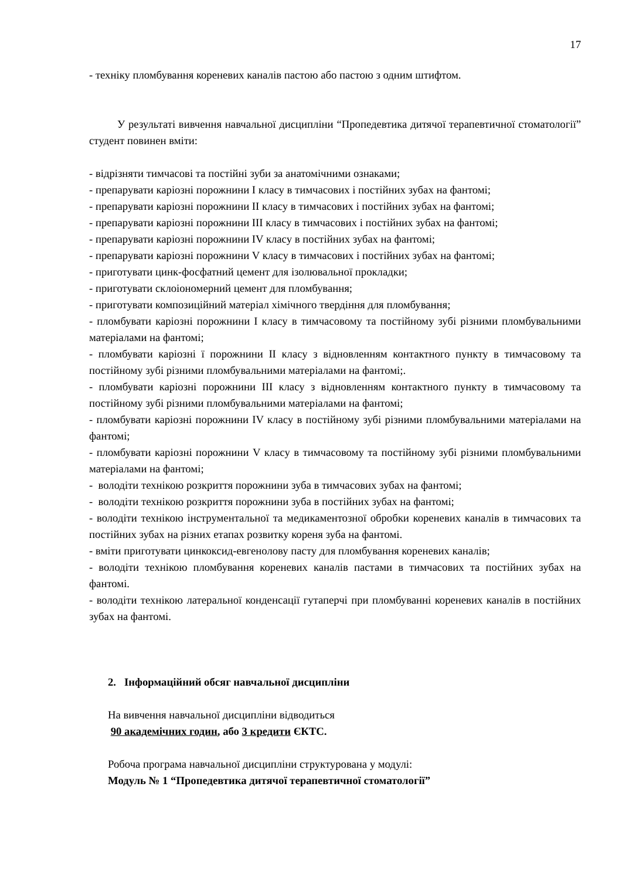17
- техніку пломбування кореневих каналів пастою або пастою з одним штифтом.
У результаті вивчення навчальної дисципліни “Пропедевтика дитячої терапевтичної стоматології” студент повинен вміти:
- відрізняти тимчасові та постійні зуби за анатомічними ознаками;
- препарувати каріозні порожнини I класу в тимчасових і постійних зубах на фантомі;
- препарувати каріозні порожнини II класу в тимчасових і постійних зубах на фантомі;
- препарувати каріозні порожнини III класу в тимчасових і постійних зубах на фантомі;
- препарувати каріозні порожнини IV класу в постійних зубах на фантомі;
- препарувати каріозні порожнини V класу в тимчасових і постійних зубах на фантомі;
- приготувати цинк-фосфатний цемент для ізолювальної прокладки;
- приготувати склоіономерний цемент для пломбування;
- приготувати композиційний матеріал хімічного твердіння для пломбування;
- пломбувати каріозні порожнини I класу в тимчасовому та постійному зубі різними пломбувальними матеріалами на фантомі;
- пломбувати каріозні ї порожнини II класу з відновленням контактного пункту в тимчасовому та постійному зубі різними пломбувальними матеріалами на фантомі;.
- пломбувати каріозні порожнини III класу з відновленням контактного пункту в тимчасовому та постійному зубі різними пломбувальними матеріалами на фантомі;
- пломбувати каріозні порожнини IV класу в постійному зубі різними пломбувальними матеріалами на фантомі;
- пломбувати каріозні порожнини V класу в тимчасовому та постійному зубі різними пломбувальними матеріалами на фантомі;
- володіти технікою розкриття порожнини зуба в тимчасових зубах на фантомі;
- володіти технікою розкриття порожнини зуба в постійних зубах на фантомі;
- володіти технікою інструментальної та медикаментозної обробки кореневих каналів в тимчасових та постійних зубах на різних етапах розвитку кореня зуба на фантомі.
- вміти приготувати цинкоксид-евгенолову пасту для пломбування кореневих каналів;
- володіти технікою пломбування кореневих каналів пастами в тимчасових та постійних зубах на фантомі.
- володіти технікою латеральної конденсації гутаперчі при пломбуванні кореневих каналів в постійних зубах на фантомі.
2. Інформаційний обсяг навчальної дисципліни
На вивчення навчальної дисципліни відводиться
90 академічних годин, або 3 кредити ЄКТС.
Робоча програма навчальної дисципліни структурована у модулі:
Модуль № 1 “Пропедевтика дитячої терапевтичної стоматології”